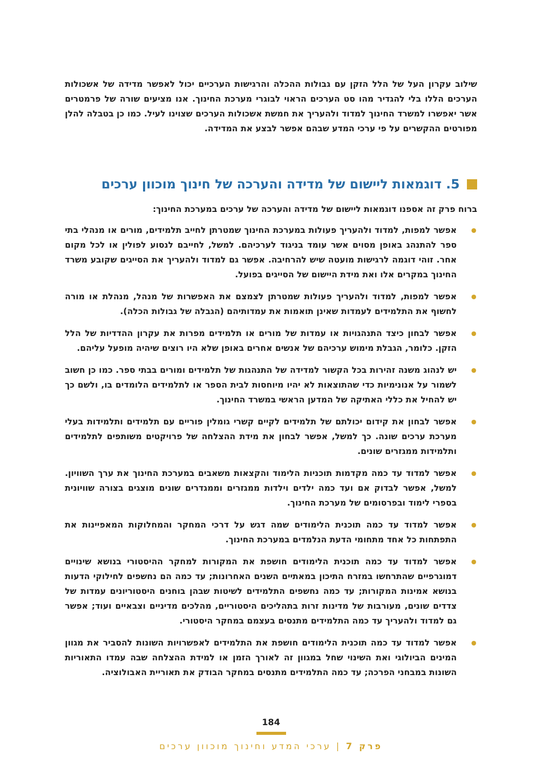שילוב עקרון העל של הלל הזקן עם גבולות ההכלה והרגישות הערכיים יכול לאפשר מדידה של אשכולות הערכים הללו בלי להגדיר מהו סט הערכים הראוי לבוגרי מערכת החינוך. אנו מציעים שורה של פרמטרים אשר יאפשרו למשרד החינוך למדוד ולהעריך את חמשת אשכולות הערכים שצוינו לעיל. כמו כן בטבלה להלן מפורטים ההקשרים על פי ערכי המדע שבהם אפשר לבצע את המדידה.
5. דוגמאות ליישום של מדידה והערכה של חינוך מוכוון ערכים
ברוח פרק זה אספנו דוגמאות ליישום של מדידה והערכה של ערכים במערכת החינוך:
אפשר למפות, למדוד ולהעריך פעולות במערכת החינוך שמטרתן לחייב תלמידים, מורים או מנהלי בתי ספר להתנהג באופן מסוים אשר עומד בניגוד לערכיהם. למשל, לחייבם לנסוע לפולין או לכל מקום אחר. זוהי דוגמה לרגישות מועטה שיש להרחיבה. אפשר גם למדוד ולהעריך את הסייגים שקובע משרד החינוך במקרים אלו ואת מידת היישום של הסייגים בפועל.
אפשר למפות, למדוד ולהעריך פעולות שמטרתן לצמצם את האפשרות של מנהל, מנהלת או מורה לחשוף את התלמידים לעמדות שאינן תואמות את עמדותיהם (הגבלה של גבולות הכלה).
אפשר לבחון כיצד התנהגויות או עמדות של מורים או תלמידים מפרות את עקרון ההדדיות של הלל הזקן. כלומר, הגבלת מימוש ערכיהם של אנשים אחרים באופן שלא היו רוצים שיהיה מופעל עליהם.
יש לנהוג משנה זהירות בכל הקשור למדידה של התנהגות של תלמידים ומורים בבתי ספר. כמו כן חשוב לשמור על אנונימיות כדי שהתוצאות לא יהיו מיוחסות לבית הספר או לתלמידים הלומדים בו, ולשם כך יש להחיל את כללי האתיקה של המדען הראשי במשרד החינוך.
אפשר לבחון את קידום יכולתם של תלמידים לקיים קשרי גומלין פוריים עם תלמידים ותלמידות בעלי מערכת ערכים שונה. כך למשל, אפשר לבחון את מידת ההצלחה של פרויקטים משותפים לתלמידים ותלמידות ממגזרים שונים.
אפשר למדוד עד כמה מקדמות תוכניות הלימוד והקצאות משאבים במערכת החינוך את ערך השוויון. למשל, אפשר לבדוק אם ועד כמה ילדים וילדות ממגזרים וממגדרים שונים מוצגים בצורה שוויונית בספרי לימוד ובפרסומים של מערכת החינוך.
אפשר למדוד עד כמה תוכנית הלימודים שמה דגש על דרכי המחקר והמחלוקות המאפיינות את התפתחות כל אחד מתחומי הדעת הנלמדים במערכת החינוך.
אפשר למדוד עד כמה תוכנית הלימודים חושפת את המקורות למחקר ההיסטורי בנושא שינויים דמוגרפיים שהתרחשו במזרח התיכון במאתיים השנים האחרונות; עד כמה הם נחשפים לחילוקי הדעות בנושא אמינות המקורות; עד כמה נחשפים התלמידים לשיטות שבהן בוחנים היסטוריונים עמדות של צדדים שונים, מעורבות של מדינות זרות בתהליכים היסטוריים, מהלכים מדיניים וצבאיים ועוד; אפשר גם למדוד ולהעריך עד כמה התלמידים מתנסים בעצמם במחקר היסטורי.
אפשר למדוד עד כמה תוכנית הלימודים חושפת את התלמידים לאפשרויות השונות להסביר את מגוון המינים הביולוגי ואת השינוי שחל במגוון זה לאורך הזמן או למידת ההצלחה שבה עמדו התאוריות השונות במבחני הפרכה; עד כמה התלמידים מתנסים במחקר הבודק את תאוריית האבולוציה.
184
פרק 7 | ערכי המדע וחינוך מוכוון ערכים